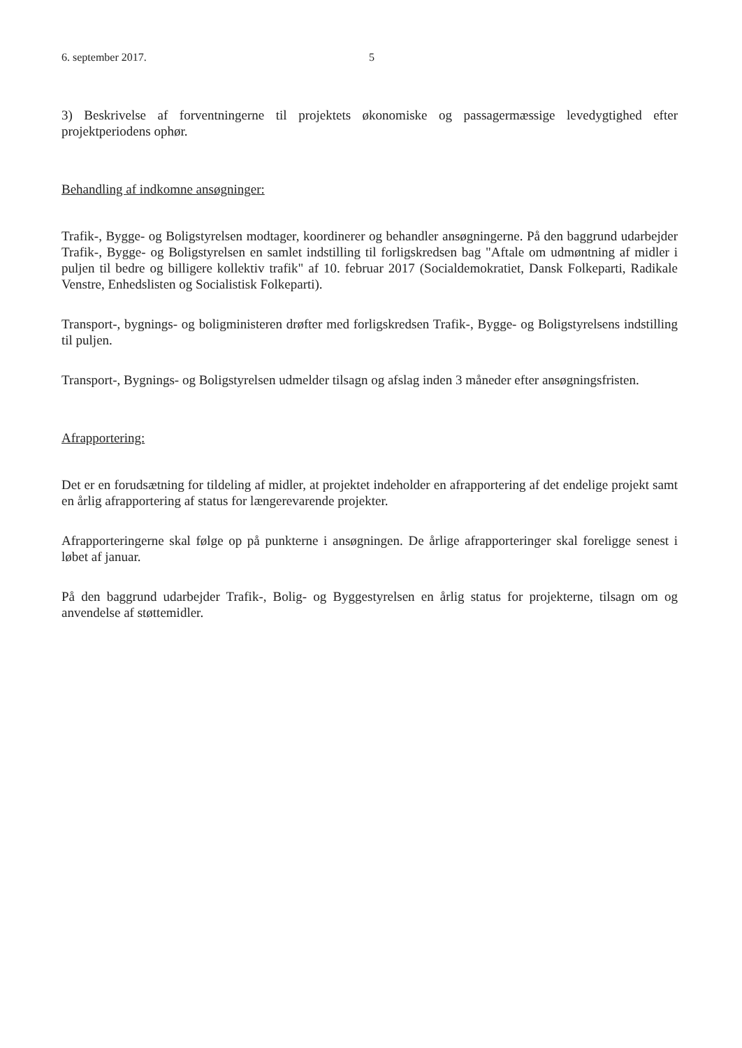6. september 2017. 5
3) Beskrivelse af forventningerne til projektets økonomiske og passagermæssige levedygtighed efter projektperiodens ophør.
Behandling af indkomne ansøgninger:
Trafik-, Bygge- og Boligstyrelsen modtager, koordinerer og behandler ansøgningerne. På den baggrund udarbejder Trafik-, Bygge- og Boligstyrelsen en samlet indstilling til forligskredsen bag "Aftale om udmøntning af midler i puljen til bedre og billigere kollektiv trafik" af 10. februar 2017 (Socialdemokratiet, Dansk Folkeparti, Radikale Venstre, Enhedslisten og Socialistisk Folkeparti).
Transport-, bygnings- og boligministeren drøfter med forligskredsen Trafik-, Bygge- og Boligstyrelsens indstilling til puljen.
Transport-, Bygnings- og Boligstyrelsen udmelder tilsagn og afslag inden 3 måneder efter ansøgningsfristen.
Afrapportering:
Det er en forudsætning for tildeling af midler, at projektet indeholder en afrapportering af det endelige projekt samt en årlig afrapportering af status for længerevarende projekter.
Afrapporteringerne skal følge op på punkterne i ansøgningen. De årlige afrapporteringer skal foreligge senest i løbet af januar.
På den baggrund udarbejder Trafik-, Bolig- og Byggestyrelsen en årlig status for projekterne, tilsagn om og anvendelse af støttemidler.